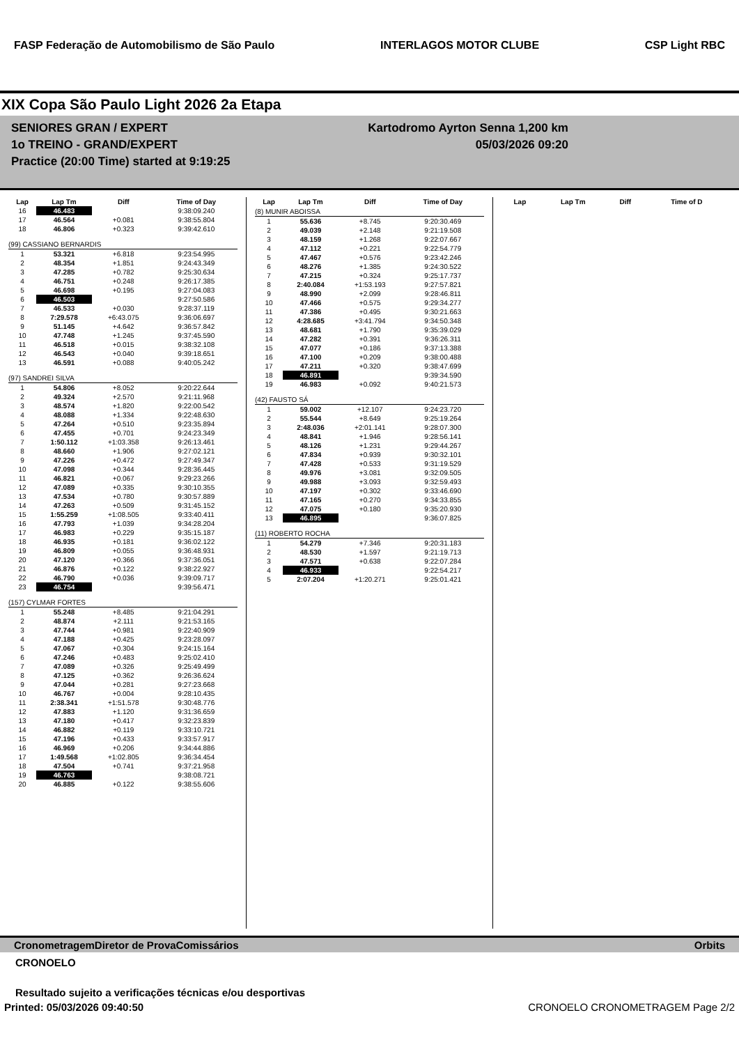FASP Federação de Automobilismo de São Paulo INTERLAGOS MOTOR CLUBE CSP Light RBC
XIX Copa São Paulo Light 2026 2a Etapa
SENIORES GRAN / EXPERT Kartodromo Ayrton Senna 1,200 km
1o TREINO - GRAND/EXPERT 05/03/2026 09:20
Practice (20:00 Time) started at 9:19:25
| Lap | Lap Tm | Diff | Time of Day |
| --- | --- | --- | --- |
| 16 | 46.483 | | 9:38:09.240 |
| 17 | 46.564 | +0.081 | 9:38:55.804 |
| 18 | 46.806 | +0.323 | 9:39:42.610 |
| (99) CASSIANO BERNARDIS | | | |
| 1 | 53.321 | +6.818 | 9:23:54.995 |
| 2 | 48.354 | +1.851 | 9:24:43.349 |
| 3 | 47.285 | +0.782 | 9:25:30.634 |
| 4 | 46.751 | +0.248 | 9:26:17.385 |
| 5 | 46.698 | +0.195 | 9:27:04.083 |
| 6 | 46.503 | | 9:27:50.586 |
| 7 | 46.533 | +0.030 | 9:28:37.119 |
| 8 | 7:29.578 | +6:43.075 | 9:36:06.697 |
| 9 | 51.145 | +4.642 | 9:36:57.842 |
| 10 | 47.748 | +1.245 | 9:37:45.590 |
| 11 | 46.518 | +0.015 | 9:38:32.108 |
| 12 | 46.543 | +0.040 | 9:39:18.651 |
| 13 | 46.591 | +0.088 | 9:40:05.242 |
| (97) SANDREI SILVA | | | |
| 1 | 54.806 | +8.052 | 9:20:22.644 |
| 2 | 49.324 | +2.570 | 9:21:11.968 |
| 3 | 48.574 | +1.820 | 9:22:00.542 |
| 4 | 48.088 | +1.334 | 9:22:48.630 |
| 5 | 47.264 | +0.510 | 9:23:35.894 |
| 6 | 47.455 | +0.701 | 9:24:23.349 |
| 7 | 1:50.112 | +1:03.358 | 9:26:13.461 |
| 8 | 48.660 | +1.906 | 9:27:02.121 |
| 9 | 47.226 | +0.472 | 9:27:49.347 |
| 10 | 47.098 | +0.344 | 9:28:36.445 |
| 11 | 46.821 | +0.067 | 9:29:23.266 |
| 12 | 47.089 | +0.335 | 9:30:10.355 |
| 13 | 47.534 | +0.780 | 9:30:57.889 |
| 14 | 47.263 | +0.509 | 9:31:45.152 |
| 15 | 1:55.259 | +1:08.505 | 9:33:40.411 |
| 16 | 47.793 | +1.039 | 9:34:28.204 |
| 17 | 46.983 | +0.229 | 9:35:15.187 |
| 18 | 46.935 | +0.181 | 9:36:02.122 |
| 19 | 46.809 | +0.055 | 9:36:48.931 |
| 20 | 47.120 | +0.366 | 9:37:36.051 |
| 21 | 46.876 | +0.122 | 9:38:22.927 |
| 22 | 46.790 | +0.036 | 9:39:09.717 |
| 23 | 46.754 | | 9:39:56.471 |
| (157) CYLMAR FORTES | | | |
| 1 | 55.248 | +8.485 | 9:21:04.291 |
| 2 | 48.874 | +2.111 | 9:21:53.165 |
| 3 | 47.744 | +0.981 | 9:22:40.909 |
| 4 | 47.188 | +0.425 | 9:23:28.097 |
| 5 | 47.067 | +0.304 | 9:24:15.164 |
| 6 | 47.246 | +0.483 | 9:25:02.410 |
| 7 | 47.089 | +0.326 | 9:25:49.499 |
| 8 | 47.125 | +0.362 | 9:26:36.624 |
| 9 | 47.044 | +0.281 | 9:27:23.668 |
| 10 | 46.767 | +0.004 | 9:28:10.435 |
| 11 | 2:38.341 | +1:51.578 | 9:30:48.776 |
| 12 | 47.883 | +1.120 | 9:31:36.659 |
| 13 | 47.180 | +0.417 | 9:32:23.839 |
| 14 | 46.882 | +0.119 | 9:33:10.721 |
| 15 | 47.196 | +0.433 | 9:33:57.917 |
| 16 | 46.969 | +0.206 | 9:34:44.886 |
| 17 | 1:49.568 | +1:02.805 | 9:36:34.454 |
| 18 | 47.504 | +0.741 | 9:37:21.958 |
| 19 | 46.763 | | 9:38:08.721 |
| 20 | 46.885 | +0.122 | 9:38:55.606 |
| Lap | Lap Tm | Diff | Time of Day |
| --- | --- | --- | --- |
| (8) MUNIR ABOISSA | | | |
| 1 | 55.636 | +8.745 | 9:20:30.469 |
| 2 | 49.039 | +2.148 | 9:21:19.508 |
| 3 | 48.159 | +1.268 | 9:22:07.667 |
| 4 | 47.112 | +0.221 | 9:22:54.779 |
| 5 | 47.467 | +0.576 | 9:23:42.246 |
| 6 | 48.276 | +1.385 | 9:24:30.522 |
| 7 | 47.215 | +0.324 | 9:25:17.737 |
| 8 | 2:40.084 | +1:53.193 | 9:27:57.821 |
| 9 | 48.990 | +2.099 | 9:28:46.811 |
| 10 | 47.466 | +0.575 | 9:29:34.277 |
| 11 | 47.386 | +0.495 | 9:30:21.663 |
| 12 | 4:28.685 | +3:41.794 | 9:34:50.348 |
| 13 | 48.681 | +1.790 | 9:35:39.029 |
| 14 | 47.282 | +0.391 | 9:36:26.311 |
| 15 | 47.077 | +0.186 | 9:37:13.388 |
| 16 | 47.100 | +0.209 | 9:38:00.488 |
| 17 | 47.211 | +0.320 | 9:38:47.699 |
| 18 | 46.891 | | 9:39:34.590 |
| 19 | 46.983 | +0.092 | 9:40:21.573 |
| (42) FAUSTO SÁ | | | |
| 1 | 59.002 | +12.107 | 9:24:23.720 |
| 2 | 55.544 | +8.649 | 9:25:19.264 |
| 3 | 2:48.036 | +2:01.141 | 9:28:07.300 |
| 4 | 48.841 | +1.946 | 9:28:56.141 |
| 5 | 48.126 | +1.231 | 9:29:44.267 |
| 6 | 47.834 | +0.939 | 9:30:32.101 |
| 7 | 47.428 | +0.533 | 9:31:19.529 |
| 8 | 49.976 | +3.081 | 9:32:09.505 |
| 9 | 49.988 | +3.093 | 9:32:59.493 |
| 10 | 47.197 | +0.302 | 9:33:46.690 |
| 11 | 47.165 | +0.270 | 9:34:33.855 |
| 12 | 47.075 | +0.180 | 9:35:20.930 |
| 13 | 46.895 | | 9:36:07.825 |
| (11) ROBERTO ROCHA | | | |
| 1 | 54.279 | +7.346 | 9:20:31.183 |
| 2 | 48.530 | +1.597 | 9:21:19.713 |
| 3 | 47.571 | +0.638 | 9:22:07.284 |
| 4 | 46.933 | | 9:22:54.217 |
| 5 | 2:07.204 | +1:20.271 | 9:25:01.421 |
| Lap | Lap Tm | Diff | Time of D |
| --- | --- | --- | --- |
Cronometragem Diretor de Prova Comissários Orbits
CRONOELO
Resultado sujeito a verificações técnicas e/ou desportivas
Printed: 05/03/2026 09:40:50 CRONOELO CRONOMETRAGEM Page 2/2